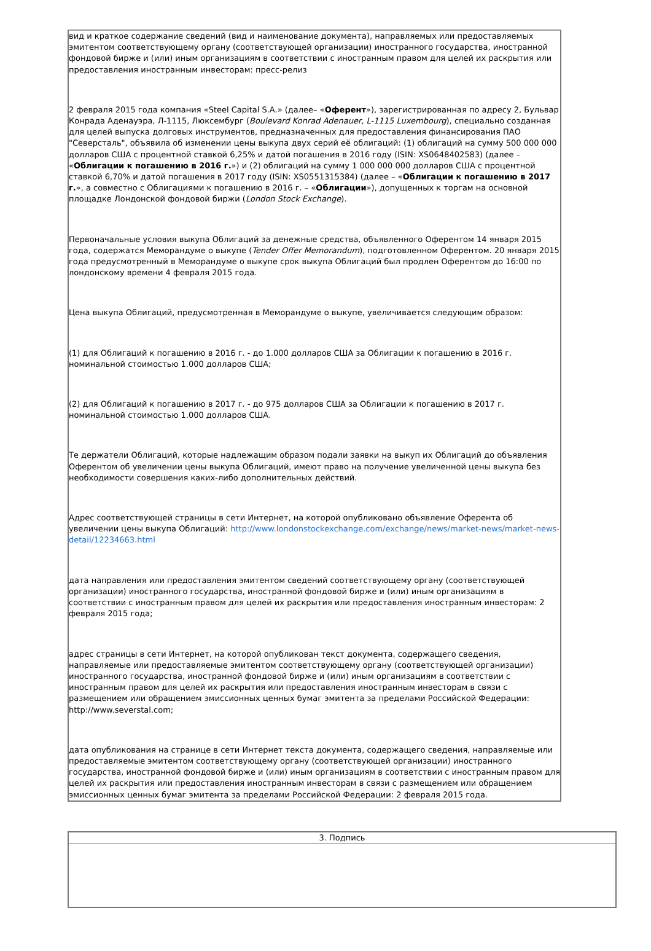вид и краткое содержание сведений (вид и наименование документа), направляемых или предоставляемых эмитентом соответствующему органу (соответствующей организации) иностранного государства, иностранной фондовой бирже и (или) иным организациям в соответствии с иностранным правом для целей их раскрытия или предоставления иностранным инвесторам: пресс-релиз
2 февраля 2015 года компания «Steel Capital S.A.» (далее– «Оферент»), зарегистрированная по адресу 2, Бульвар Конрада Аденауэра, Л-1115, Люксембург (Boulevard Konrad Adenauer, L-1115 Luxembourg), специально созданная для целей выпуска долговых инструментов, предназначенных для предоставления финансирования ПАО "Северсталь", объявила об изменении цены выкупа двух серий её облигаций: (1) облигаций на сумму 500 000 000 долларов США с процентной ставкой 6,25% и датой погашения в 2016 году (ISIN: XS0648402583) (далее – «Облигации к погашению в 2016 г.») и (2) облигаций на сумму 1 000 000 000 долларов США с процентной ставкой 6,70% и датой погашения в 2017 году (ISIN: XS0551315384) (далее – «Облигации к погашению в 2017 г.», а совместно с Облигациями к погашению в 2016 г. – «Облигации»), допущенных к торгам на основной площадке Лондонской фондовой биржи (London Stock Exchange).
Первоначальные условия выкупа Облигаций за денежные средства, объявленного Оферентом 14 января 2015 года, содержатся Меморандуме о выкупе (Tender Offer Memorandum), подготовленном Оферентом. 20 января 2015 года предусмотренный в Меморандуме о выкупе срок выкупа Облигаций был продлен Оферентом до 16:00 по лондонскому времени 4 февраля 2015 года.
Цена выкупа Облигаций, предусмотренная в Меморандуме о выкупе, увеличивается следующим образом:
(1) для Облигаций к погашению в 2016 г. - до 1.000 долларов США за Облигации к погашению в 2016 г. номинальной стоимостью 1.000 долларов США;
(2) для Облигаций к погашению в 2017 г. - до 975 долларов США за Облигации к погашению в 2017 г. номинальной стоимостью 1.000 долларов США.
Те держатели Облигаций, которые надлежащим образом подали заявки на выкуп их Облигаций до объявления Оферентом об увеличении цены выкупа Облигаций, имеют право на получение увеличенной цены выкупа без необходимости совершения каких-либо дополнительных действий.
Адрес соответствующей страницы в сети Интернет, на которой опубликовано объявление Оферента об увеличении цены выкупа Облигаций: http://www.londonstockexchange.com/exchange/news/market-news/market-news-detail/12234663.html
дата направления или предоставления эмитентом сведений соответствующему органу (соответствующей организации) иностранного государства, иностранной фондовой бирже и (или) иным организациям в соответствии с иностранным правом для целей их раскрытия или предоставления иностранным инвесторам: 2 февраля 2015 года;
адрес страницы в сети Интернет, на которой опубликован текст документа, содержащего сведения, направляемые или предоставляемые эмитентом соответствующему органу (соответствующей организации) иностранного государства, иностранной фондовой бирже и (или) иным организациям в соответствии с иностранным правом для целей их раскрытия или предоставления иностранным инвесторам в связи с размещением или обращением эмиссионных ценных бумаг эмитента за пределами Российской Федерации: http://www.severstal.com;
дата опубликования на странице в сети Интернет текста документа, содержащего сведения, направляемые или предоставляемые эмитентом соответствующему органу (соответствующей организации) иностранного государства, иностранной фондовой бирже и (или) иным организациям в соответствии с иностранным правом для целей их раскрытия или предоставления иностранным инвесторам в связи с размещением или обращением эмиссионных ценных бумаг эмитента за пределами Российской Федерации: 2 февраля 2015 года.
| 3. Подпись |